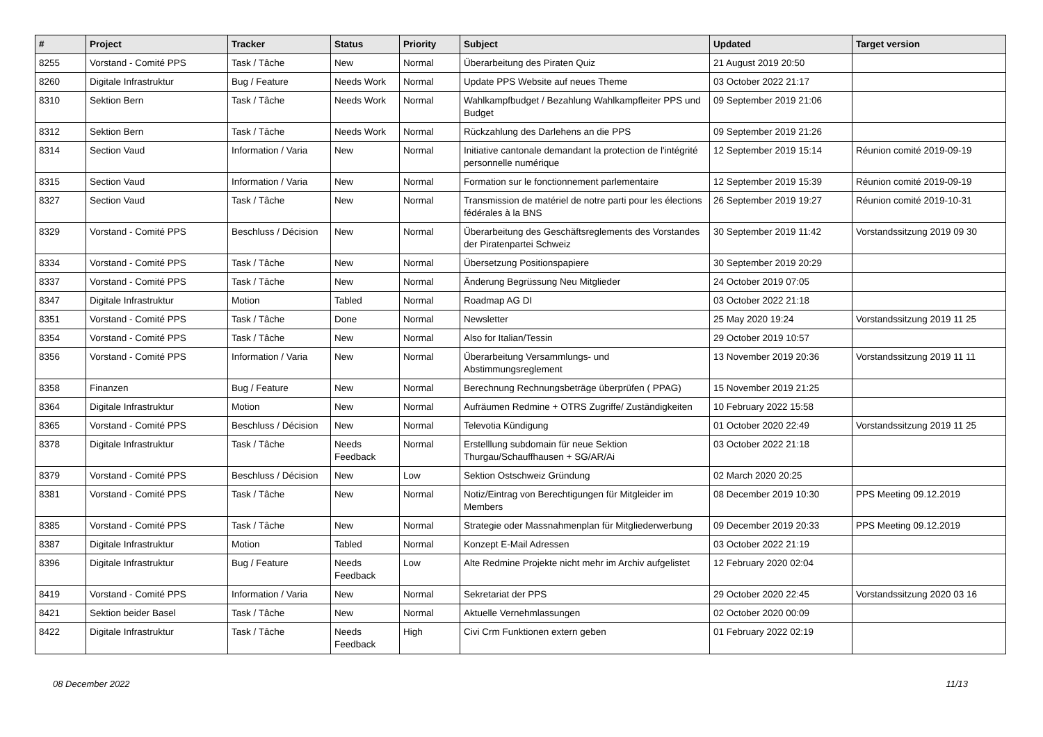| # | Project | Tracker | Status | Priority | Subject | Updated | Target version |
| --- | --- | --- | --- | --- | --- | --- | --- |
| 8255 | Vorstand - Comité PPS | Task / Tâche | New | Normal | Überarbeitung des Piraten Quiz | 21 August 2019 20:50 | |
| 8260 | Digitale Infrastruktur | Bug / Feature | Needs Work | Normal | Update PPS Website auf neues Theme | 03 October 2022 21:17 | |
| 8310 | Sektion Bern | Task / Tâche | Needs Work | Normal | Wahlkampfbudget / Bezahlung Wahlkampfleiter PPS und Budget | 09 September 2019 21:06 | |
| 8312 | Sektion Bern | Task / Tâche | Needs Work | Normal | Rückzahlung des Darlehens an die PPS | 09 September 2019 21:26 | |
| 8314 | Section Vaud | Information / Varia | New | Normal | Initiative cantonale demandant la protection de l'intégrité personnelle numérique | 12 September 2019 15:14 | Réunion comité 2019-09-19 |
| 8315 | Section Vaud | Information / Varia | New | Normal | Formation sur le fonctionnement parlementaire | 12 September 2019 15:39 | Réunion comité 2019-09-19 |
| 8327 | Section Vaud | Task / Tâche | New | Normal | Transmission de matériel de notre parti pour les élections fédérales à la BNS | 26 September 2019 19:27 | Réunion comité 2019-10-31 |
| 8329 | Vorstand - Comité PPS | Beschluss / Décision | New | Normal | Überarbeitung des Geschäftsreglements des Vorstandes der Piratenpartei Schweiz | 30 September 2019 11:42 | Vorstandssitzung 2019 09 30 |
| 8334 | Vorstand - Comité PPS | Task / Tâche | New | Normal | Übersetzung Positionspapiere | 30 September 2019 20:29 | |
| 8337 | Vorstand - Comité PPS | Task / Tâche | New | Normal | Änderung Begrüssung Neu Mitglieder | 24 October 2019 07:05 | |
| 8347 | Digitale Infrastruktur | Motion | Tabled | Normal | Roadmap AG DI | 03 October 2022 21:18 | |
| 8351 | Vorstand - Comité PPS | Task / Tâche | Done | Normal | Newsletter | 25 May 2020 19:24 | Vorstandssitzung 2019 11 25 |
| 8354 | Vorstand - Comité PPS | Task / Tâche | New | Normal | Also for Italian/Tessin | 29 October 2019 10:57 | |
| 8356 | Vorstand - Comité PPS | Information / Varia | New | Normal | Überarbeitung Versammlungs- und Abstimmungsreglement | 13 November 2019 20:36 | Vorstandssitzung 2019 11 11 |
| 8358 | Finanzen | Bug / Feature | New | Normal | Berechnung Rechnungsbeträge überprüfen ( PPAG) | 15 November 2019 21:25 | |
| 8364 | Digitale Infrastruktur | Motion | New | Normal | Aufräumen Redmine + OTRS Zugriffe/ Zuständigkeiten | 10 February 2022 15:58 | |
| 8365 | Vorstand - Comité PPS | Beschluss / Décision | New | Normal | Televotia Kündigung | 01 October 2020 22:49 | Vorstandssitzung 2019 11 25 |
| 8378 | Digitale Infrastruktur | Task / Tâche | Needs Feedback | Normal | Erstelllung subdomain für neue Sektion Thurgau/Schauffhausen + SG/AR/Ai | 03 October 2022 21:18 | |
| 8379 | Vorstand - Comité PPS | Beschluss / Décision | New | Low | Sektion Ostschweiz Gründung | 02 March 2020 20:25 | |
| 8381 | Vorstand - Comité PPS | Task / Tâche | New | Normal | Notiz/Eintrag von Berechtigungen für Mitgleider im Members | 08 December 2019 10:30 | PPS Meeting 09.12.2019 |
| 8385 | Vorstand - Comité PPS | Task / Tâche | New | Normal | Strategie oder Massnahmenplan für Mitgliederwerbung | 09 December 2019 20:33 | PPS Meeting 09.12.2019 |
| 8387 | Digitale Infrastruktur | Motion | Tabled | Normal | Konzept E-Mail Adressen | 03 October 2022 21:19 | |
| 8396 | Digitale Infrastruktur | Bug / Feature | Needs Feedback | Low | Alte Redmine Projekte nicht mehr im Archiv aufgelistet | 12 February 2020 02:04 | |
| 8419 | Vorstand - Comité PPS | Information / Varia | New | Normal | Sekretariat der PPS | 29 October 2020 22:45 | Vorstandssitzung 2020 03 16 |
| 8421 | Sektion beider Basel | Task / Tâche | New | Normal | Aktuelle Vernehmlassungen | 02 October 2020 00:09 | |
| 8422 | Digitale Infrastruktur | Task / Tâche | Needs Feedback | High | Civi Crm Funktionen extern geben | 01 February 2022 02:19 | |
08 December 2022 11/13